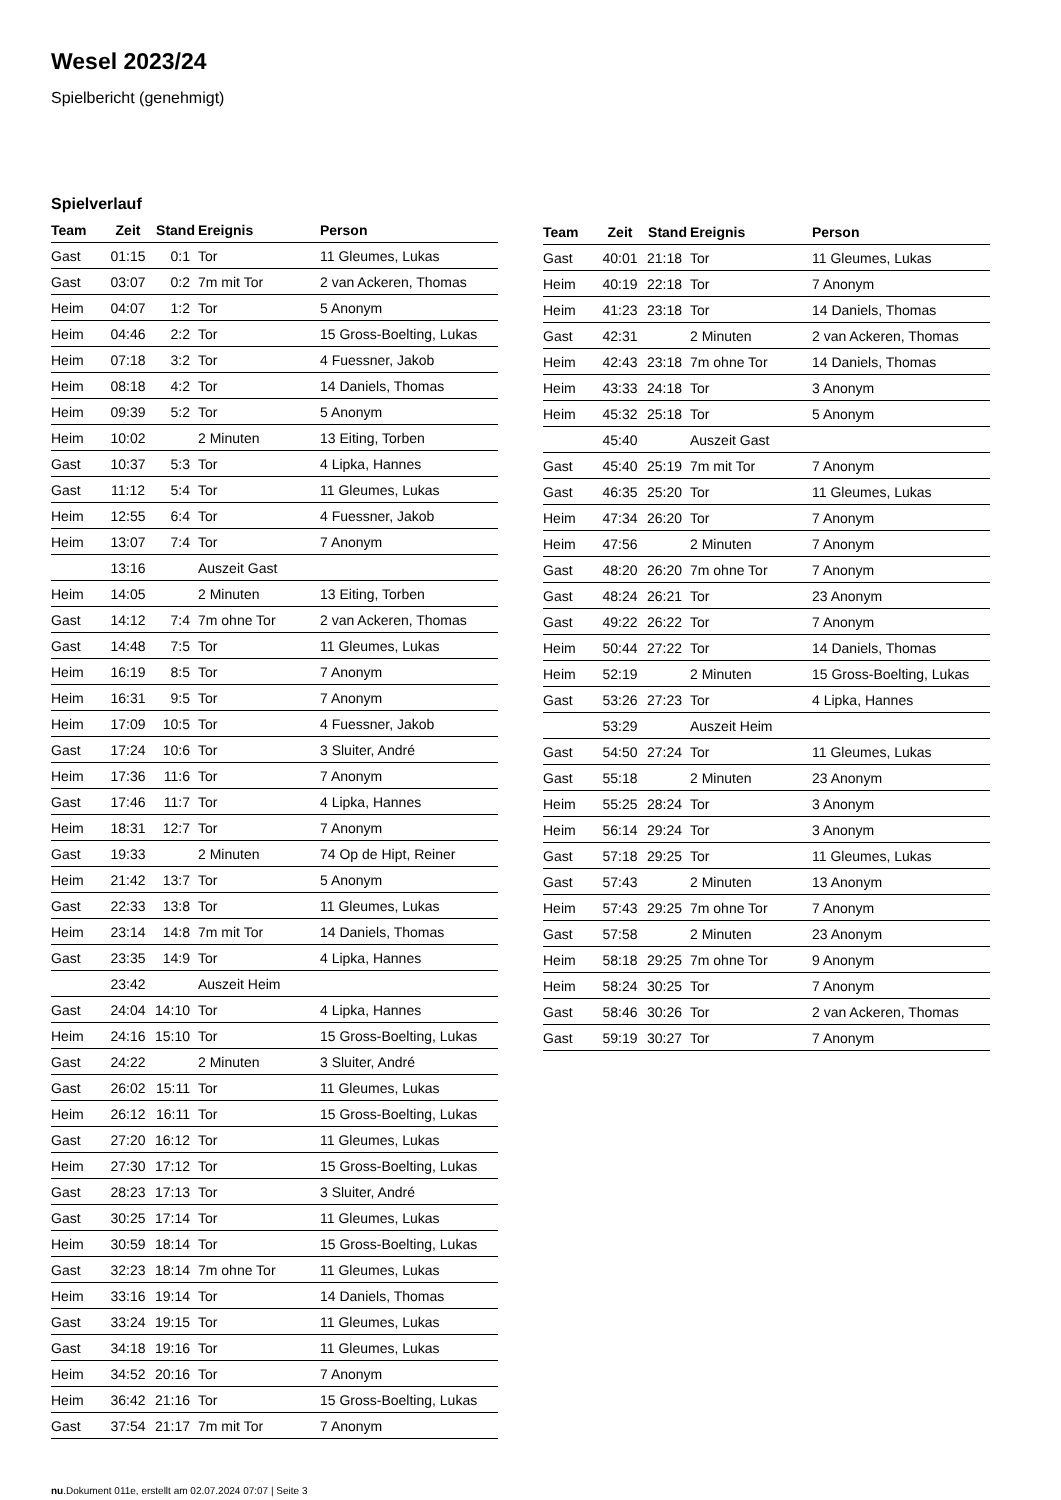Wesel 2023/24
Spielbericht (genehmigt)
Spielverlauf
| Team | Zeit | Stand | Ereignis | Person |
| --- | --- | --- | --- | --- |
| Gast | 01:15 | 0:1 | Tor | 11 Gleumes, Lukas |
| Gast | 03:07 | 0:2 | 7m mit Tor | 2 van Ackeren, Thomas |
| Heim | 04:07 | 1:2 | Tor | 5 Anonym |
| Heim | 04:46 | 2:2 | Tor | 15 Gross-Boelting, Lukas |
| Heim | 07:18 | 3:2 | Tor | 4 Fuessner, Jakob |
| Heim | 08:18 | 4:2 | Tor | 14 Daniels, Thomas |
| Heim | 09:39 | 5:2 | Tor | 5 Anonym |
| Heim | 10:02 | | 2 Minuten | 13 Eiting, Torben |
| Gast | 10:37 | 5:3 | Tor | 4 Lipka, Hannes |
| Gast | 11:12 | 5:4 | Tor | 11 Gleumes, Lukas |
| Heim | 12:55 | 6:4 | Tor | 4 Fuessner, Jakob |
| Heim | 13:07 | 7:4 | Tor | 7 Anonym |
| | 13:16 | | Auszeit Gast | |
| Heim | 14:05 | | 2 Minuten | 13 Eiting, Torben |
| Gast | 14:12 | 7:4 | 7m ohne Tor | 2 van Ackeren, Thomas |
| Gast | 14:48 | 7:5 | Tor | 11 Gleumes, Lukas |
| Heim | 16:19 | 8:5 | Tor | 7 Anonym |
| Heim | 16:31 | 9:5 | Tor | 7 Anonym |
| Heim | 17:09 | 10:5 | Tor | 4 Fuessner, Jakob |
| Gast | 17:24 | 10:6 | Tor | 3 Sluiter, André |
| Heim | 17:36 | 11:6 | Tor | 7 Anonym |
| Gast | 17:46 | 11:7 | Tor | 4 Lipka, Hannes |
| Heim | 18:31 | 12:7 | Tor | 7 Anonym |
| Gast | 19:33 | | 2 Minuten | 74 Op de Hipt, Reiner |
| Heim | 21:42 | 13:7 | Tor | 5 Anonym |
| Gast | 22:33 | 13:8 | Tor | 11 Gleumes, Lukas |
| Heim | 23:14 | 14:8 | 7m mit Tor | 14 Daniels, Thomas |
| Gast | 23:35 | 14:9 | Tor | 4 Lipka, Hannes |
| | 23:42 | | Auszeit Heim | |
| Gast | 24:04 | 14:10 | Tor | 4 Lipka, Hannes |
| Heim | 24:16 | 15:10 | Tor | 15 Gross-Boelting, Lukas |
| Gast | 24:22 | | 2 Minuten | 3 Sluiter, André |
| Gast | 26:02 | 15:11 | Tor | 11 Gleumes, Lukas |
| Heim | 26:12 | 16:11 | Tor | 15 Gross-Boelting, Lukas |
| Gast | 27:20 | 16:12 | Tor | 11 Gleumes, Lukas |
| Heim | 27:30 | 17:12 | Tor | 15 Gross-Boelting, Lukas |
| Gast | 28:23 | 17:13 | Tor | 3 Sluiter, André |
| Gast | 30:25 | 17:14 | Tor | 11 Gleumes, Lukas |
| Heim | 30:59 | 18:14 | Tor | 15 Gross-Boelting, Lukas |
| Gast | 32:23 | 18:14 | 7m ohne Tor | 11 Gleumes, Lukas |
| Heim | 33:16 | 19:14 | Tor | 14 Daniels, Thomas |
| Gast | 33:24 | 19:15 | Tor | 11 Gleumes, Lukas |
| Gast | 34:18 | 19:16 | Tor | 11 Gleumes, Lukas |
| Heim | 34:52 | 20:16 | Tor | 7 Anonym |
| Heim | 36:42 | 21:16 | Tor | 15 Gross-Boelting, Lukas |
| Gast | 37:54 | 21:17 | 7m mit Tor | 7 Anonym |
| Team | Zeit | Stand | Ereignis | Person |
| --- | --- | --- | --- | --- |
| Gast | 40:01 | 21:18 | Tor | 11 Gleumes, Lukas |
| Heim | 40:19 | 22:18 | Tor | 7 Anonym |
| Heim | 41:23 | 23:18 | Tor | 14 Daniels, Thomas |
| Gast | 42:31 | | 2 Minuten | 2 van Ackeren, Thomas |
| Heim | 42:43 | 23:18 | 7m ohne Tor | 14 Daniels, Thomas |
| Heim | 43:33 | 24:18 | Tor | 3 Anonym |
| Heim | 45:32 | 25:18 | Tor | 5 Anonym |
| | 45:40 | | Auszeit Gast | |
| Gast | 45:40 | 25:19 | 7m mit Tor | 7 Anonym |
| Gast | 46:35 | 25:20 | Tor | 11 Gleumes, Lukas |
| Heim | 47:34 | 26:20 | Tor | 7 Anonym |
| Heim | 47:56 | | 2 Minuten | 7 Anonym |
| Gast | 48:20 | 26:20 | 7m ohne Tor | 7 Anonym |
| Gast | 48:24 | 26:21 | Tor | 23 Anonym |
| Gast | 49:22 | 26:22 | Tor | 7 Anonym |
| Heim | 50:44 | 27:22 | Tor | 14 Daniels, Thomas |
| Heim | 52:19 | | 2 Minuten | 15 Gross-Boelting, Lukas |
| Gast | 53:26 | 27:23 | Tor | 4 Lipka, Hannes |
| | 53:29 | | Auszeit Heim | |
| Gast | 54:50 | 27:24 | Tor | 11 Gleumes, Lukas |
| Gast | 55:18 | | 2 Minuten | 23 Anonym |
| Heim | 55:25 | 28:24 | Tor | 3 Anonym |
| Heim | 56:14 | 29:24 | Tor | 3 Anonym |
| Gast | 57:18 | 29:25 | Tor | 11 Gleumes, Lukas |
| Gast | 57:43 | | 2 Minuten | 13 Anonym |
| Heim | 57:43 | 29:25 | 7m ohne Tor | 7 Anonym |
| Gast | 57:58 | | 2 Minuten | 23 Anonym |
| Heim | 58:18 | 29:25 | 7m ohne Tor | 9 Anonym |
| Heim | 58:24 | 30:25 | Tor | 7 Anonym |
| Gast | 58:46 | 30:26 | Tor | 2 van Ackeren, Thomas |
| Gast | 59:19 | 30:27 | Tor | 7 Anonym |
nu.Dokument 011e, erstellt am 02.07.2024 07:07 | Seite 3